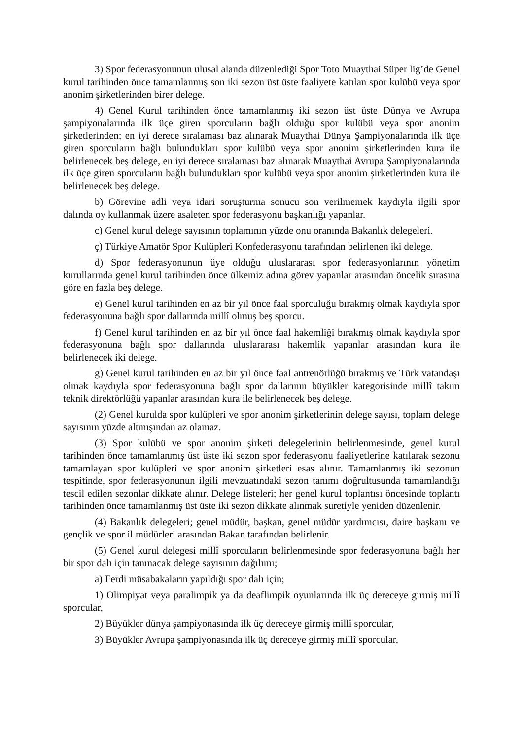3) Spor federasyonunun ulusal alanda düzenlediği Spor Toto Muaythai Süper lig’de Genel kurul tarihinden önce tamamlanmış son iki sezon üst üste faaliyete katılan spor kulübü veya spor anonim şirketlerinden birer delege.
4) Genel Kurul tarihinden önce tamamlanmış iki sezon üst üste Dünya ve Avrupa şampiyonalarında ilk üçe giren sporcuların bağlı olduğu spor kulübü veya spor anonim şirketlerinden; en iyi derece sıralaması baz alınarak Muaythai Dünya Şampiyonalarında ilk üçe giren sporcuların bağlı bulundukları spor kulübü veya spor anonim şirketlerinden kura ile belirlenecek beş delege, en iyi derece sıralaması baz alınarak Muaythai Avrupa Şampiyonalarında ilk üçe giren sporcuların bağlı bulundukları spor kulübü veya spor anonim şirketlerinden kura ile belirlenecek beş delege.
b) Görevine adli veya idari soruşturma sonucu son verilmemek kaydıyla ilgili spor dalında oy kullanmak üzere asaleten spor federasyonu başkanlığı yapanlar.
c) Genel kurul delege sayısının toplamının yüzde onu oranında Bakanlık delegeleri.
ç) Türkiye Amatör Spor Kulüpleri Konfederasyonu tarafından belirlenen iki delege.
d) Spor federasyonunun üye olduğu uluslararası spor federasyonlarının yönetim kurullarında genel kurul tarihinden önce ülkemiz adına görev yapanlar arasından öncelik sırasına göre en fazla beş delege.
e) Genel kurul tarihinden en az bir yıl önce faal sporculuğu bırakmış olmak kaydıyla spor federasyonuna bağlı spor dallarında millî olmuş beş sporcu.
f) Genel kurul tarihinden en az bir yıl önce faal hakemliği bırakmış olmak kaydıyla spor federasyonuna bağlı spor dallarında uluslararası hakemlik yapanlar arasından kura ile belirlenecek iki delege.
g) Genel kurul tarihinden en az bir yıl önce faal antrenörlüğü bırakmış ve Türk vatandaşı olmak kaydıyla spor federasyonuna bağlı spor dallarının büyükler kategorisinde millî takım teknik direktörlüğü yapanlar arasından kura ile belirlenecek beş delege.
(2) Genel kurulda spor kulüpleri ve spor anonim şirketlerinin delege sayısı, toplam delege sayısının yüzde altmışından az olamaz.
(3) Spor kulübü ve spor anonim şirketi delegelerinin belirlenmesinde, genel kurul tarihinden önce tamamlanmış üst üste iki sezon spor federasyonu faaliyetlerine katılarak sezonu tamamlayan spor kulüpleri ve spor anonim şirketleri esas alınır. Tamamlanmış iki sezonun tespitinde, spor federasyonunun ilgili mevzuatındaki sezon tanımı doğrultusunda tamamlandığı tescil edilen sezonlar dikkate alınır. Delege listeleri; her genel kurul toplantısı öncesinde toplantı tarihinden önce tamamlanmış üst üste iki sezon dikkate alınmak suretiyle yeniden düzenlenir.
(4) Bakanlık delegeleri; genel müdür, başkan, genel müdür yardımcısı, daire başkanı ve gençlik ve spor il müdürleri arasından Bakan tarafından belirlenir.
(5) Genel kurul delegesi millî sporcuların belirlenmesinde spor federasyonuna bağlı her bir spor dalı için tanınacak delege sayısının dağılımı;
a) Ferdi müsabakaların yapıldığı spor dalı için;
1) Olimpiyat veya paralimpik ya da deaflimpik oyunlarında ilk üç dereceye girmiş millî sporcular,
2) Büyükler dünya şampiyonasında ilk üç dereceye girmiş millî sporcular,
3) Büyükler Avrupa şampiyonasında ilk üç dereceye girmiş millî sporcular,